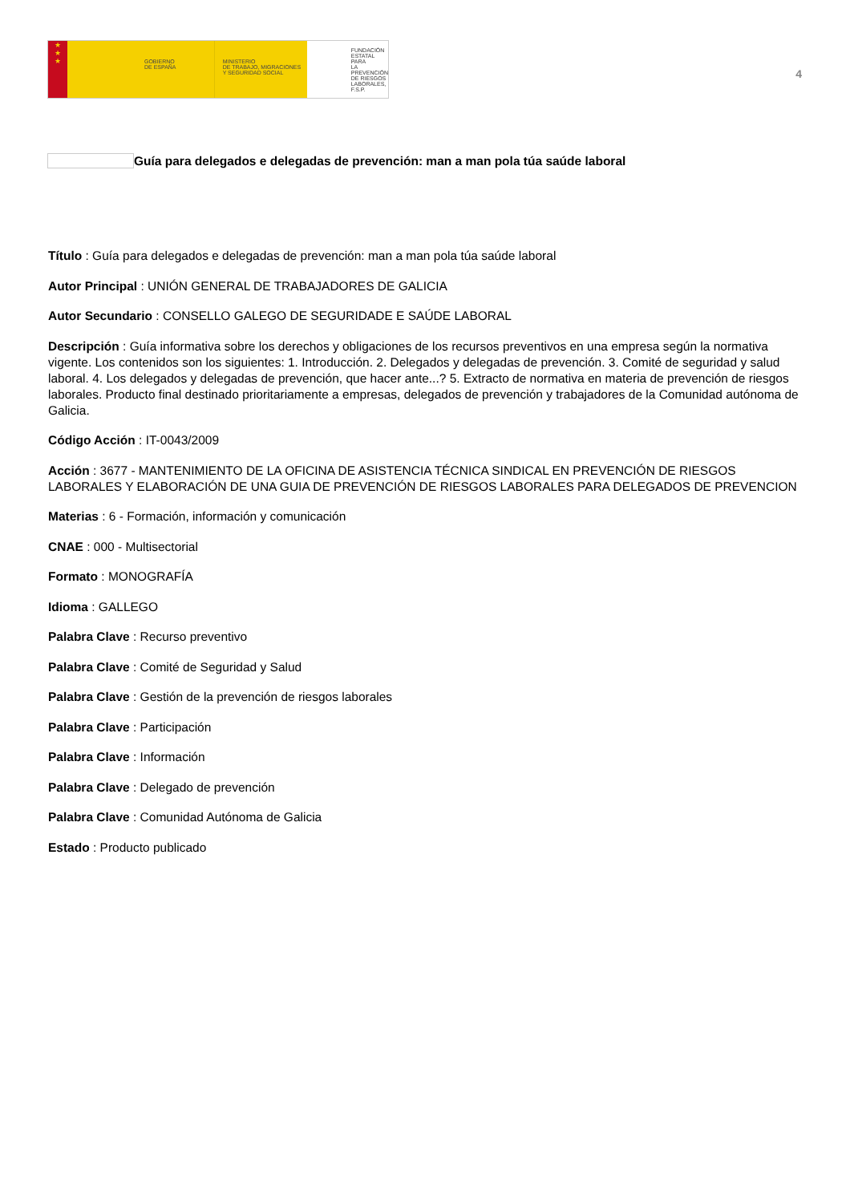★
★
★
GOBIERNO
DE ESPAÑA
MINISTERIO
DE TRABAJO, MIGRACIONES
Y SEGURIDAD SOCIAL
FUNDACIÓN
ESTATAL PARA
LA PREVENCIÓN
DE RIESGOS
LABORALES, F.S.P.
4
Guía para delegados e delegadas de prevención: man a man pola túa saúde laboral
Título : Guía para delegados e delegadas de prevención: man a man pola túa saúde laboral
Autor Principal : UNIÓN GENERAL DE TRABAJADORES DE GALICIA
Autor Secundario : CONSELLO GALEGO DE SEGURIDADE E SAÚDE LABORAL
Descripción : Guía informativa sobre los derechos y obligaciones de los recursos preventivos en una empresa según la normativa vigente. Los contenidos son los siguientes: 1. Introducción. 2. Delegados y delegadas de prevención. 3. Comité de seguridad y salud laboral. 4. Los delegados y delegadas de prevención, que hacer ante...? 5. Extracto de normativa en materia de prevención de riesgos laborales. Producto final destinado prioritariamente a empresas, delegados de prevención y trabajadores de la Comunidad autónoma de Galicia.
Código Acción : IT-0043/2009
Acción : 3677 - MANTENIMIENTO DE LA OFICINA DE ASISTENCIA TÉCNICA SINDICAL EN PREVENCIÓN DE RIESGOS LABORALES Y ELABORACIÓN DE UNA GUIA DE PREVENCIÓN DE RIESGOS LABORALES PARA DELEGADOS DE PREVENCION
Materias : 6 - Formación, información y comunicación
CNAE : 000 - Multisectorial
Formato : MONOGRAFÍA
Idioma : GALLEGO
Palabra Clave : Recurso preventivo
Palabra Clave : Comité de Seguridad y Salud
Palabra Clave : Gestión de la prevención de riesgos laborales
Palabra Clave : Participación
Palabra Clave : Información
Palabra Clave : Delegado de prevención
Palabra Clave : Comunidad Autónoma de Galicia
Estado : Producto publicado